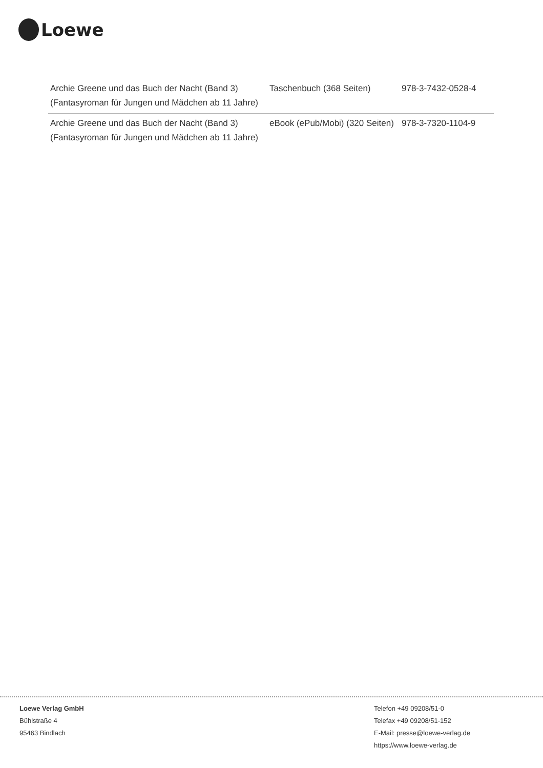Loewe
| Archie Greene und das Buch der Nacht (Band 3) (Fantasyroman für Jungen und Mädchen ab 11 Jahre) | Taschenbuch (368 Seiten) | 978-3-7432-0528-4 |
| Archie Greene und das Buch der Nacht (Band 3) (Fantasyroman für Jungen und Mädchen ab 11 Jahre) | eBook (ePub/Mobi) (320 Seiten) | 978-3-7320-1104-9 |
Loewe Verlag GmbH
Bühlstraße 4
95463 Bindlach
Telefon +49 09208/51-0
Telefax +49 09208/51-152
E-Mail: presse@loewe-verlag.de
https://www.loewe-verlag.de